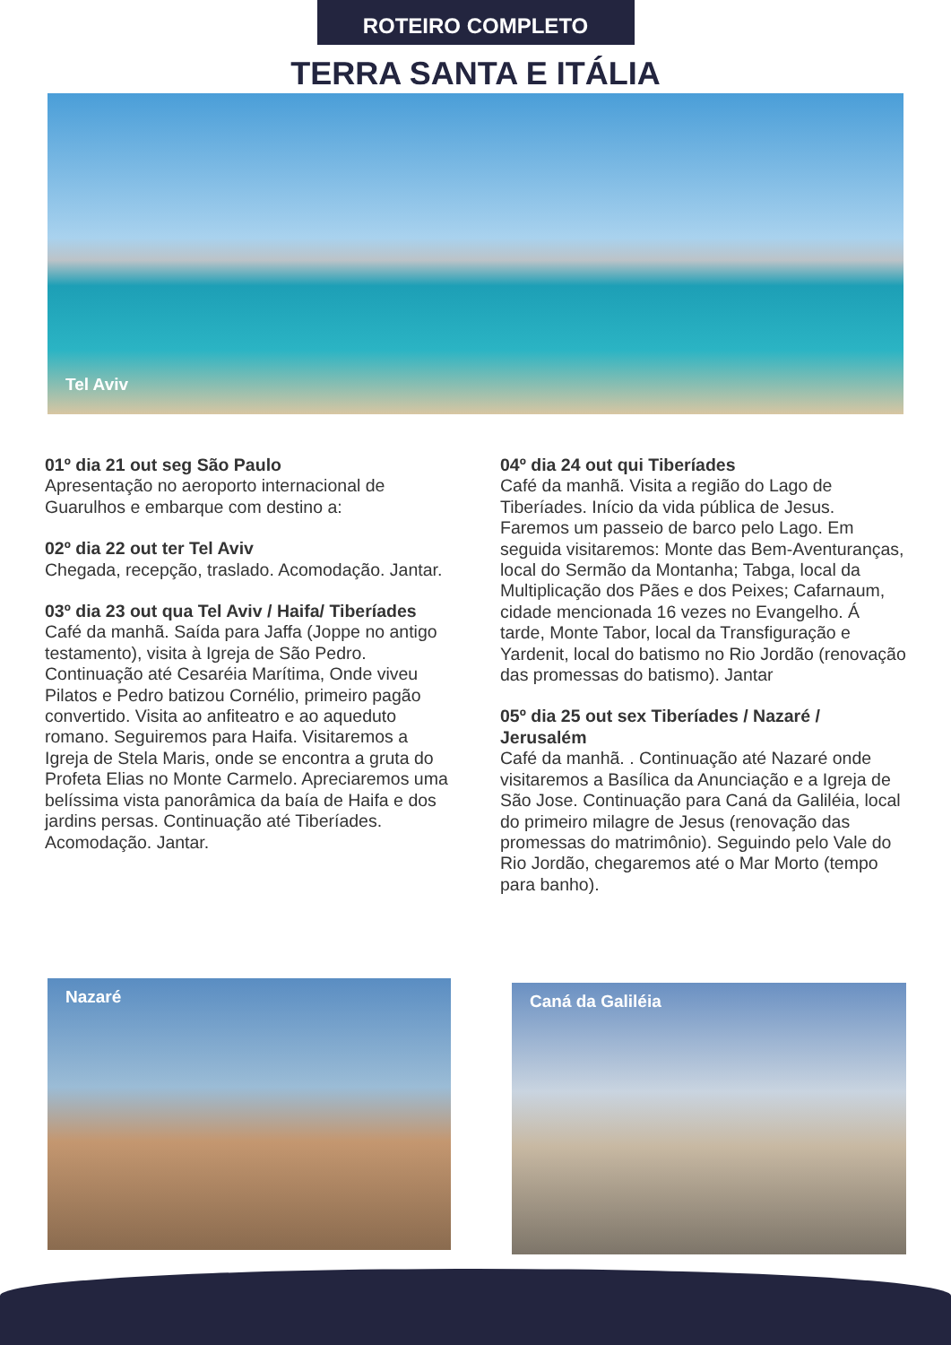ROTEIRO COMPLETO
TERRA SANTA E ITÁLIA
Tel Aviv
01º dia 21 out seg São Paulo
Apresentação no aeroporto internacional de Guarulhos e embarque com destino a:
02º dia 22 out ter Tel Aviv
Chegada, recepção, traslado. Acomodação. Jantar.
03º dia 23 out qua Tel Aviv / Haifa/ Tiberíades
Café da manhã. Saída para Jaffa (Joppe no antigo testamento), visita à Igreja de São Pedro. Continuação até Cesaréia Marítima, Onde viveu Pilatos e Pedro batizou Cornélio, primeiro pagão convertido. Visita ao anfiteatro e ao aqueduto romano. Seguiremos para Haifa. Visitaremos a Igreja de Stela Maris, onde se encontra a gruta do Profeta Elias no Monte Carmelo. Apreciaremos uma belíssima vista panorâmica da baía de Haifa e dos jardins persas. Continuação até Tiberíades. Acomodação. Jantar.
04º dia 24 out qui Tiberíades
Café da manhã. Visita a região do Lago de Tiberíades. Início da vida pública de Jesus. Faremos um passeio de barco pelo Lago. Em seguida visitaremos: Monte das Bem-Aventuranças, local do Sermão da Montanha; Tabga, local da Multiplicação dos Pães e dos Peixes; Cafarnaum, cidade mencionada 16 vezes no Evangelho. Á tarde, Monte Tabor, local da Transfiguração e Yardenit, local do batismo no Rio Jordão (renovação das promessas do batismo). Jantar
05º dia 25 out sex Tiberíades / Nazaré / Jerusalém
Café da manhã. . Continuação até Nazaré onde visitaremos a Basílica da Anunciação e a Igreja de São Jose. Continuação para Caná da Galiléia, local do primeiro milagre de Jesus (renovação das promessas do matrimônio). Seguindo pelo Vale do Rio Jordão, chegaremos até o Mar Morto (tempo para banho).
Nazaré
Caná da Galiléia